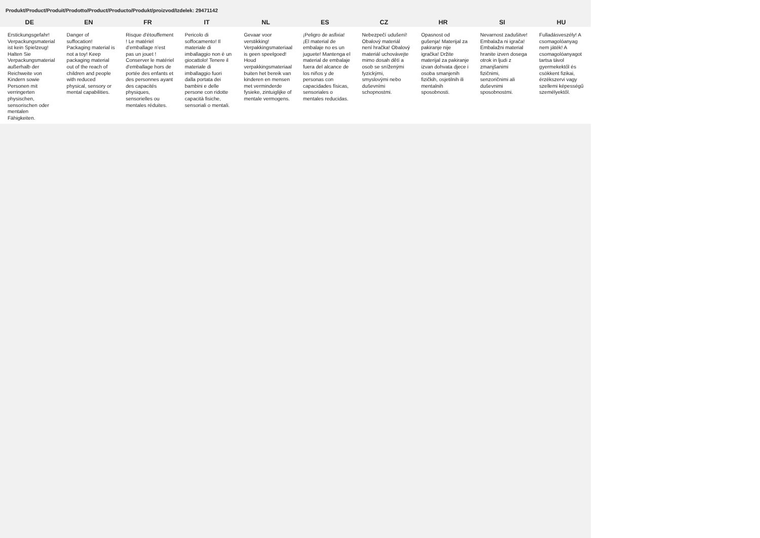Produkt/Product/Produit/Prodotto/Product/Producto/Produkt/proizvod/Izdelek: 29471142
| DE | EN | FR | IT | NL | ES | CZ | HR | SI | HU |
| --- | --- | --- | --- | --- | --- | --- | --- | --- | --- |
| Erstickungsgefahr! Verpackungsmaterial ist kein Spielzeug! Halten Sie Verpackungsmaterial außerhalb der Reichweite von Kindern sowie Personen mit verringerten physischen, sensorischen oder mentalen Fähigkeiten. | Danger of suffocation! Packaging material is not a toy! Keep packaging material out of the reach of children and people with reduced physical, sensory or mental capabilities. | Risque d'étouffement ! Le matériel d’emballage n’est pas un jouet ! Conserver le matériel d'emballage hors de portée des enfants et des personnes ayant des capacités physiques, sensorielles ou mentales réduites. | Pericolo di soffocamento! Il materiale di imballaggio non è un giocattolo! Tenere il materiale di imballaggio fuori dalla portata dei bambini e delle persone con ridotte capacità fisiche, sensoriali o mentali. | Gevaar voor verstikking! Verpakkingsmateriaal is geen speelgoed! Houd verpakkingsmateriaal buiten het bereik van kinderen en mensen met verminderde fysieke, zintuiglijke of mentale vermogens. | ¡Peligro de asfixia! ¡El material de embalaje no es un juguete! Mantenga el material de embalaje fuera del alcance de los niños y de personas con capacidades físicas, sensoriales o mentales reducidas. | Nebezpečí udušení! Obalový materiál není hračka! Obalový materiál uchovávejte mimo dosah dětí a osob se sníženými fyzickými, smyslovými nebo duševními schopnostmi. | Opasnost od gušenja! Materijal za pakiranje nije igračka! Držite materijal za pakiranje izvan dohvata djece i osoba smanjenih fizičkih, osjetilnih ili mentalnih sposobnosti. | Nevarnost zadušitve! Embalaža ni igrača! Embalažni material hranite izven dosega otrok in ljudi z zmanjšanimi fizičnimi, senzoričnimi ali duševnimi sposobnostmi. | Fulladásveszély! A csomagolóanyag nem játék! A csomagolóanyagot tartsa távol gyermekektől és csökkent fizikai, érzékszervi vagy szellemi képességű személyektől. |